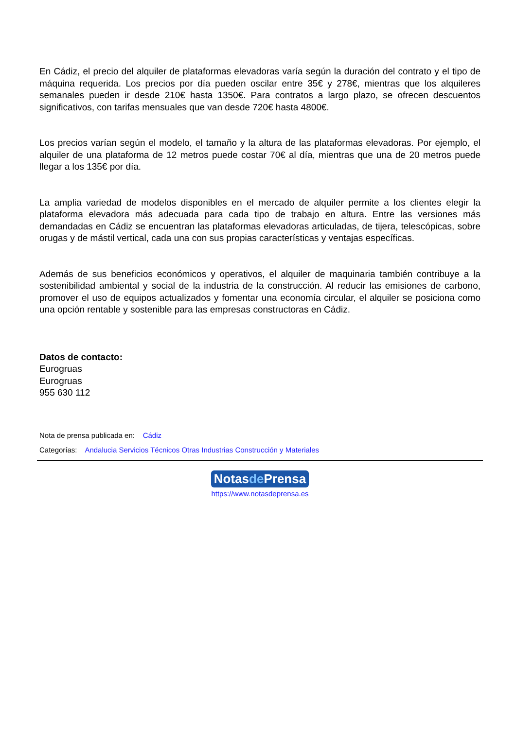En Cádiz, el precio del alquiler de plataformas elevadoras varía según la duración del contrato y el tipo de máquina requerida. Los precios por día pueden oscilar entre 35€ y 278€, mientras que los alquileres semanales pueden ir desde 210€ hasta 1350€. Para contratos a largo plazo, se ofrecen descuentos significativos, con tarifas mensuales que van desde 720€ hasta 4800€.
Los precios varían según el modelo, el tamaño y la altura de las plataformas elevadoras. Por ejemplo, el alquiler de una plataforma de 12 metros puede costar 70€ al día, mientras que una de 20 metros puede llegar a los 135€ por día.
La amplia variedad de modelos disponibles en el mercado de alquiler permite a los clientes elegir la plataforma elevadora más adecuada para cada tipo de trabajo en altura. Entre las versiones más demandadas en Cádiz se encuentran las plataformas elevadoras articuladas, de tijera, telescópicas, sobre orugas y de mástil vertical, cada una con sus propias características y ventajas específicas.
Además de sus beneficios económicos y operativos, el alquiler de maquinaria también contribuye a la sostenibilidad ambiental y social de la industria de la construcción. Al reducir las emisiones de carbono, promover el uso de equipos actualizados y fomentar una economía circular, el alquiler se posiciona como una opción rentable y sostenible para las empresas constructoras en Cádiz.
Datos de contacto:
Eurogruas
Eurogruas
955 630 112
Nota de prensa publicada en: Cádiz
Categorías: Andalucia Servicios Técnicos Otras Industrias Construcción y Materiales
Notasde Prensa
https://www.notasdeprensa.es